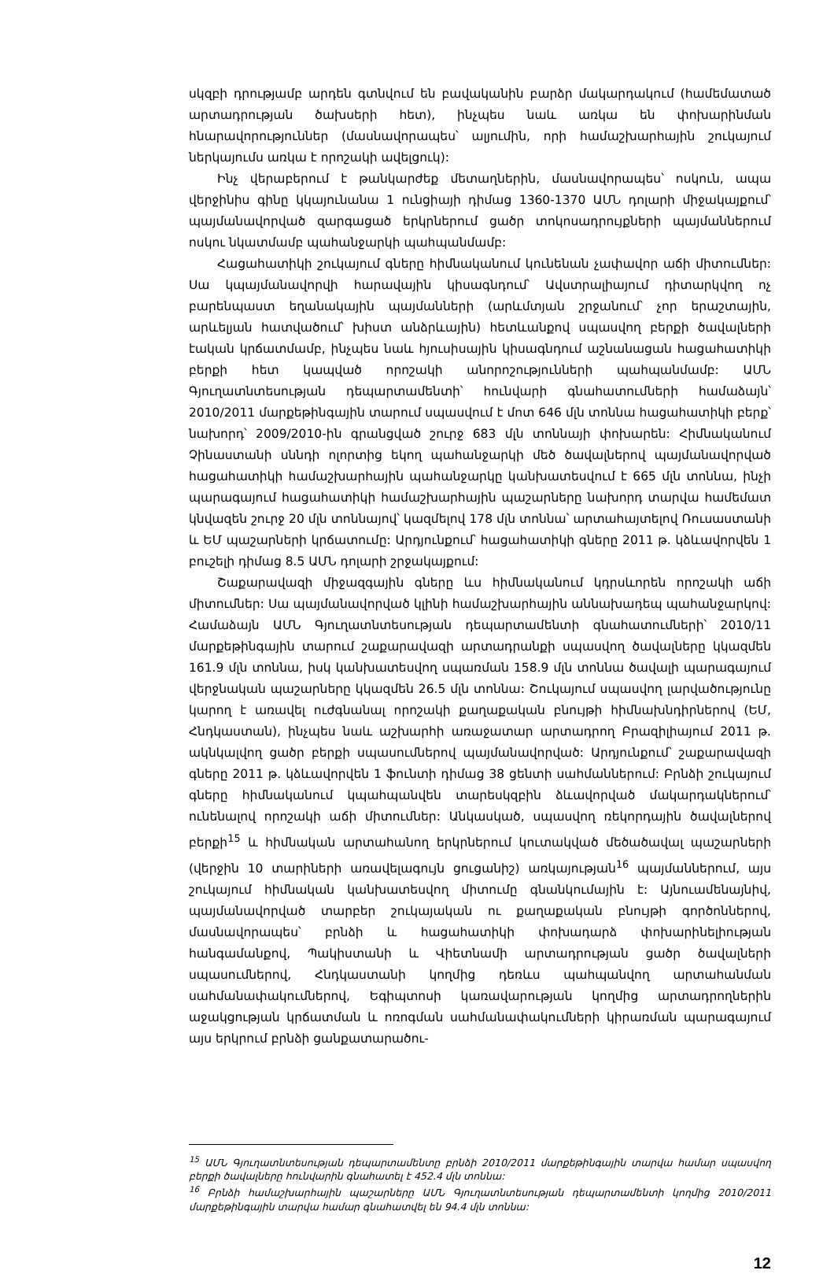սկզբի դրությամբ արդեն գտնվում են բավականին բարձր մակարդակում (համեմատած արտադրության ծախսերի հետ), ինչպես նաև առկա են փոխարինման հնարավորություններ (մասնավորապես՝ ալյումին, որի համաշխարհային շուկայում ներկայումս առկա է որոշակի ավելցուկ):
Ինչ վերաբերում է թանկարժեք մետաղներին, մասնավորապես՝ ոսկուն, ապա վերջինիս գինը կկայունանա 1 ունցիայի դիմաց 1360-1370 ԱՄՆ դոլարի միջակայքում՝ պայմանավորված զարգացած երկրներում ցածր տոկոսադրույքների պայմաններում ոսկու նկատմամբ պահանջարկի պահպանմամբ:
Հացահատիկի շուկայում գները հիմնականում կունենան չափավոր աճի միտումներ: Սա կպայմանավորվի հարավային կիսագնդում՝ Ավստրալիայում դիտարկվող ոչ բարենպաստ եղանակային պայմանների (արևմտյան շրջանում՝ չոր երաշտային, արևելյան հատվածում՝ խիստ անձրևային) հետևանքով սպասվող բերքի ծավալների էական կրճատմամբ, ինչպես նաև հյուսիսային կիսագնդում աշնանացան հացահատիկի բերքի հետ կապված որոշակի անորոշությունների պահպանմամբ: ԱՄՆ Գյուղատնտեսության դեպարտամենտի՝ հունվարի գնահատումների համաձայն՝ 2010/2011 մարքեթինգային տարում սպասվում է մոտ 646 մլն տոննա հացահատիկի բերք՝ նախորդ՝ 2009/2010-ին գրանցված շուրջ 683 մլն տոննայի փոխարեն: Հիմնականում Չինաստանի սննդի ոլորտից եկող պահանջարկի մեծ ծավալներով պայմանավորված հացահատիկի համաշխարհային պահանջարկը կանխատեսվում է 665 մլն տոննա, ինչի պարագայում հացահատիկի համաշխարհային պաշարները նախորդ տարվա համեմատ կնվազեն շուրջ 20 մլն տոննայով՝ կազմելով 178 մլն տոննա՝ արտահայտելով Ռուսաստանի և ԵՄ պաշարների կրճատումը: Արդյունքում՝ հացահատիկի գները 2011 թ. կձևավորվեն 1 բուշելի դիմաց 8.5 ԱՄՆ դոլարի շրջակայքում:
Շաքարավազի միջազգային գները ևս հիմնականում կդրսևորեն որոշակի աճի միտումներ: Սա պայմանավորված կլինի համաշխարհային աննախադեպ պահանջարկով: Համաձայն ԱՄՆ Գյուղատնտեսության դեպարտամենտի գնահատումների՝ 2010/11 մարքեթինգային տարում շաքարավազի արտադրանքի սպասվող ծավալները կկազմեն 161.9 մլն տոննա, իսկ կանխատեսվող սպառման 158.9 մլն տոննա ծավալի պարագայում վերջնական պաշարները կկազմեն 26.5 մլն տոննա: Շուկայում սպասվող լարվածությունը կարող է առավել ուժգնանալ որոշակի քաղաքական բնույթի հիմնախնդիրներով (ԵՄ, Հնդկաստան), ինչպես նաև աշխարհի առաջատար արտադրող Բրազիլիայում 2011 թ. ակնկալվող ցածր բերքի սպասումներով պայմանավորված: Արդյունքում՝ շաքարավազի գները 2011 թ. կձևավորվեն 1 ֆունտի դիմաց 38 ցենտի սահմաններում: Բրնձի շուկայում գները հիմնականում կպահպանվեն տարեսկզբին ձևավորված մակարդակներում՝ ունենալով որոշակի աճի միտումներ: Անկասկած, սպասվող ռեկորդային ծավալներով բերքի<sup>15</sup> և հիմնական արտահանող երկրներում կուտակված մեծածավալ պաշարների (վերջին 10 տարիների առավելագույն ցուցանիշ) առկայության<sup>16</sup> պայմաններում, այս շուկայում հիմնական կանխատեսվող միտումը գնանկումային է: Այնուամենայնիվ, պայմանավորված տարբեր շուկայական ու քաղաքական բնույթի գործոններով, մասնավորապես՝ բրնձի և հացահատիկի փոխադարձ փոխարինելիության հանգամանքով, Պակիստանի և Վիետնամի արտադրության ցածր ծավալների սպասումներով, Հնդկաստանի կողմից դեռևս պահպանվող արտահանման սահմանափակումներով, Եգիպտոսի կառավարության կողմից արտադրողներին աջակցության կրճատման և ոռոգման սահմանափակումների կիրառման պարագայում այս երկրում բրնձի ցանքատարածու-
<sup>15</sup> ԱՄՆ Գյուղատնտեսության դեպարտամենտը բրնձի 2010/2011 մարքեթինգային տարվա համար սպասվող բերքի ծավալները հունվարին գնահատել է 452.4 մլն տոննա:
<sup>16</sup> Բրնձի համաշխարհային պաշարները ԱՄՆ Գյուղատնտեսության դեպարտամենտի կողմից 2010/2011 մարքեթինգային տարվա համար գնահատվել են 94.4 մլն տոննա:
12